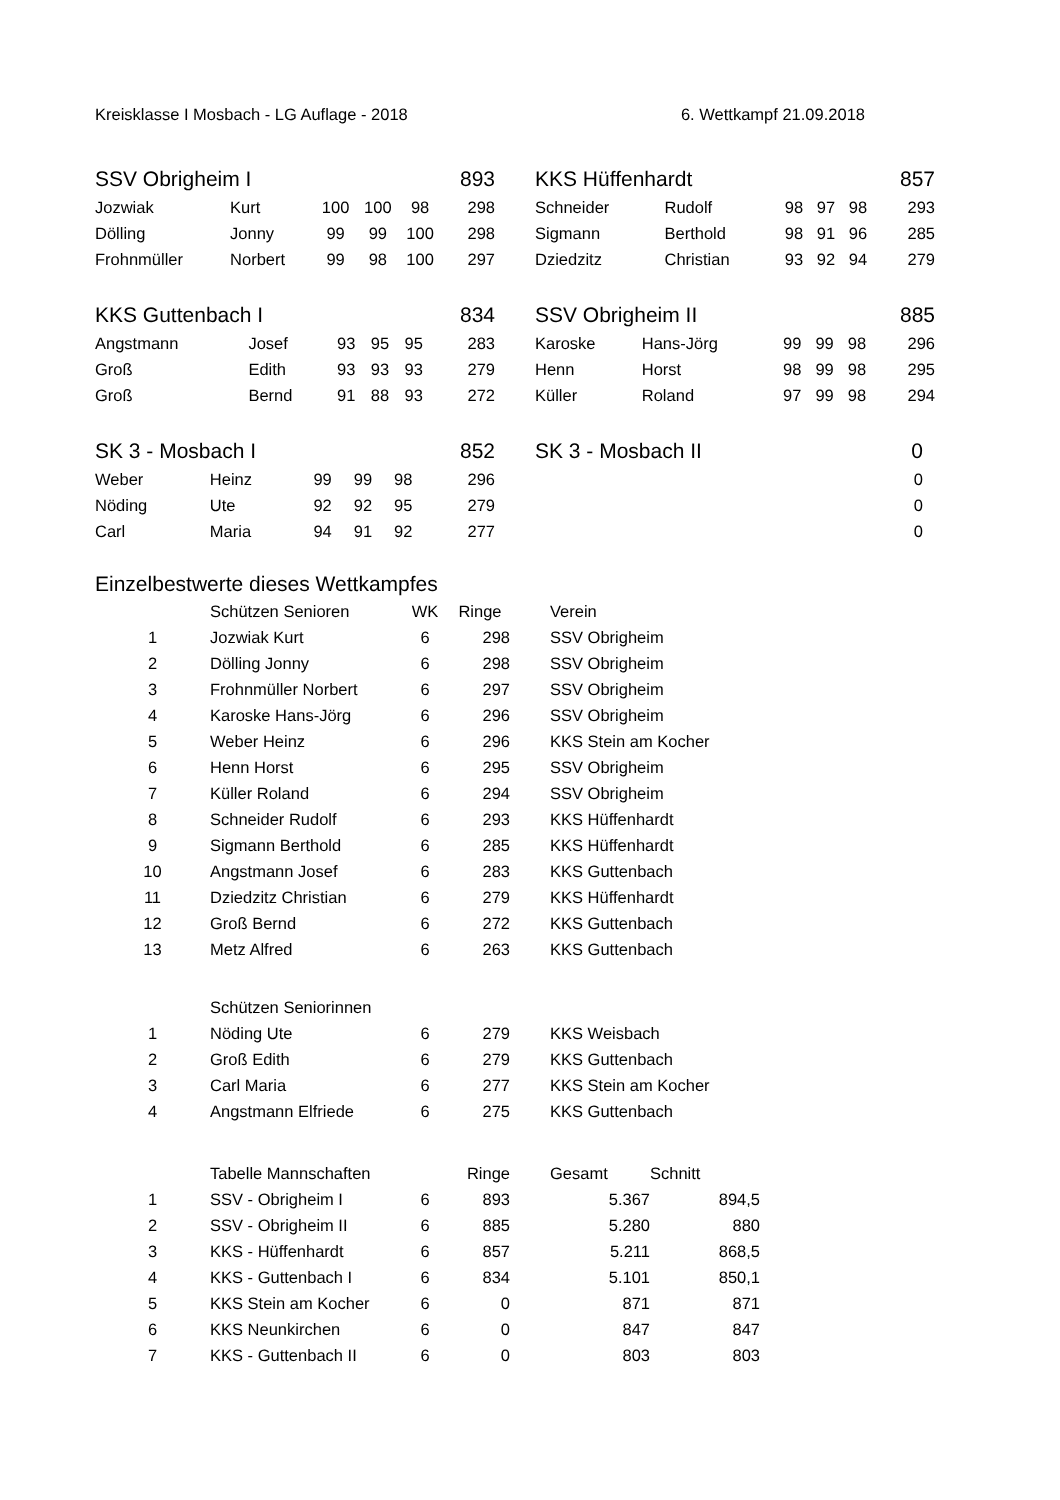Kreisklasse I Mosbach - LG Auflage - 2018 6. Wettkampf 21.09.2018
| SSV Obrigheim I | | | | | 893 |
| Jozwiak | Kurt | 100 | 100 | 98 | 298 |
| Dölling | Jonny | 99 | 99 | 100 | 298 |
| Frohnmüller | Norbert | 99 | 98 | 100 | 297 |
| KKS Hüffenhardt | | | | | 857 |
| Schneider | Rudolf | 98 | 97 | 98 | 293 |
| Sigmann | Berthold | 98 | 91 | 96 | 285 |
| Dziedzitz | Christian | 93 | 92 | 94 | 279 |
| KKS Guttenbach I | | | | | 834 |
| Angstmann | Josef | 93 | 95 | 95 | 283 |
| Groß | Edith | 93 | 93 | 93 | 279 |
| Groß | Bernd | 91 | 88 | 93 | 272 |
| SSV Obrigheim II | | | | | 885 |
| Karoske | Hans-Jörg | 99 | 99 | 98 | 296 |
| Henn | Horst | 98 | 99 | 98 | 295 |
| Küller | Roland | 97 | 99 | 98 | 294 |
| SK 3 - Mosbach I | | | | | 852 |
| Weber | Heinz | 99 | 99 | 98 | 296 |
| Nöding | Ute | 92 | 92 | 95 | 279 |
| Carl | Maria | 94 | 91 | 92 | 277 |
| SK 3 - Mosbach II | 0 |
| | 0 |
| | 0 |
| | 0 |
Einzelbestwerte dieses Wettkampfes
| | Schützen Senioren | WK | Ringe | Verein |
| 1 | Jozwiak Kurt | 6 | 298 | SSV Obrigheim |
| 2 | Dölling Jonny | 6 | 298 | SSV Obrigheim |
| 3 | Frohnmüller Norbert | 6 | 297 | SSV Obrigheim |
| 4 | Karoske Hans-Jörg | 6 | 296 | SSV Obrigheim |
| 5 | Weber Heinz | 6 | 296 | KKS Stein am Kocher |
| 6 | Henn Horst | 6 | 295 | SSV Obrigheim |
| 7 | Küller Roland | 6 | 294 | SSV Obrigheim |
| 8 | Schneider Rudolf | 6 | 293 | KKS Hüffenhardt |
| 9 | Sigmann Berthold | 6 | 285 | KKS Hüffenhardt |
| 10 | Angstmann Josef | 6 | 283 | KKS Guttenbach |
| 11 | Dziedzitz Christian | 6 | 279 | KKS Hüffenhardt |
| 12 | Groß Bernd | 6 | 272 | KKS Guttenbach |
| 13 | Metz Alfred | 6 | 263 | KKS Guttenbach |
| | Schützen Seniorinnen | | | |
| 1 | Nöding Ute | 6 | 279 | KKS Weisbach |
| 2 | Groß Edith | 6 | 279 | KKS Guttenbach |
| 3 | Carl Maria | 6 | 277 | KKS Stein am Kocher |
| 4 | Angstmann Elfriede | 6 | 275 | KKS Guttenbach |
| | Tabelle Mannschaften | | Ringe | Gesamt | Schnitt |
| 1 | SSV - Obrigheim I | 6 | 893 | 5.367 | 894,5 |
| 2 | SSV - Obrigheim II | 6 | 885 | 5.280 | 880 |
| 3 | KKS - Hüffenhardt | 6 | 857 | 5.211 | 868,5 |
| 4 | KKS - Guttenbach I | 6 | 834 | 5.101 | 850,1 |
| 5 | KKS Stein am Kocher | 6 | 0 | 871 | 871 |
| 6 | KKS Neunkirchen | 6 | 0 | 847 | 847 |
| 7 | KKS - Guttenbach II | 6 | 0 | 803 | 803 |